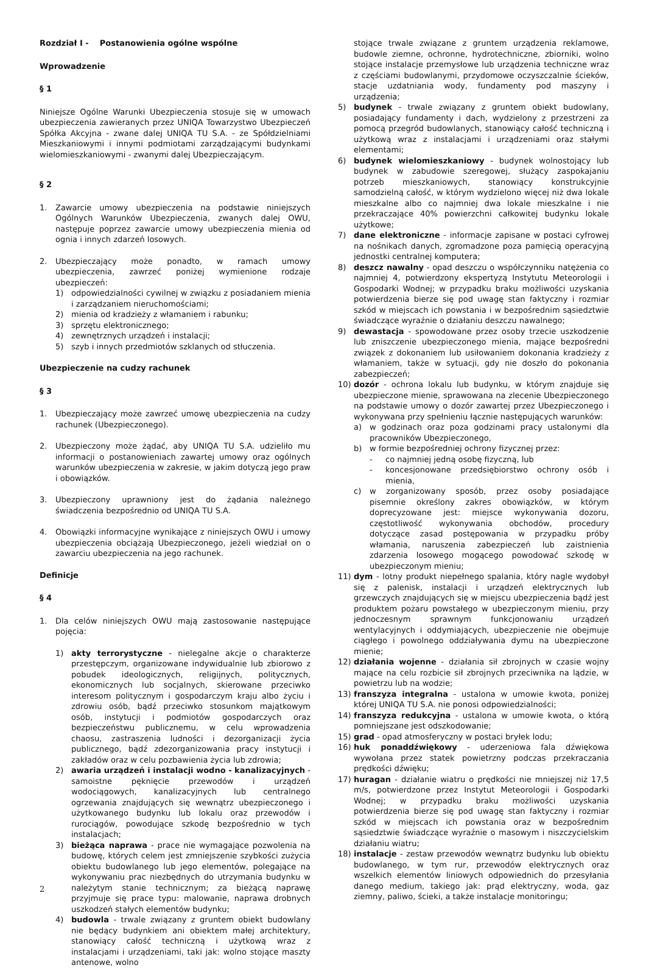Rozdział I - Postanowienia ogólne wspólne
Wprowadzenie
§ 1
Niniejsze Ogólne Warunki Ubezpieczenia stosuje się w umowach ubezpieczenia zawieranych przez UNIQA Towarzystwo Ubezpieczeń Spółka Akcyjna - zwane dalej UNIQA TU S.A. - ze Spółdzielniami Mieszkaniowymi i innymi podmiotami zarządzającymi budynkami wielomieszkaniowymi - zwanymi dalej Ubezpieczającym.
§ 2
1. Zawarcie umowy ubezpieczenia na podstawie niniejszych Ogólnych Warunków Ubezpieczenia, zwanych dalej OWU, następuje poprzez zawarcie umowy ubezpieczenia mienia od ognia i innych zdarzeń losowych.
2. Ubezpieczający może ponadto, w ramach umowy ubezpieczenia, zawrzeć poniżej wymienione rodzaje ubezpieczeń:
1) odpowiedzialności cywilnej w związku z posiadaniem mienia i zarządzaniem nieruchomościami;
2) mienia od kradzieży z włamaniem i rabunku;
3) sprzętu elektronicznego;
4) zewnętrznych urządzeń i instalacji;
5) szyb i innych przedmiotów szklanych od stłuczenia.
Ubezpieczenie na cudzy rachunek
§ 3
1. Ubezpieczający może zawrzeć umowę ubezpieczenia na cudzy rachunek (Ubezpieczonego).
2. Ubezpieczony może żądać, aby UNIQA TU S.A. udzieliło mu informacji o postanowieniach zawartej umowy oraz ogólnych warunków ubezpieczenia w zakresie, w jakim dotyczą jego praw i obowiązków.
3. Ubezpieczony uprawniony jest do żądania należnego świadczenia bezpośrednio od UNIQA TU S.A.
4. Obowiązki informacyjne wynikające z niniejszych OWU i umowy ubezpieczenia obciążają Ubezpieczonego, jeżeli wiedział on o zawarciu ubezpieczenia na jego rachunek.
Definicje
§ 4
1. Dla celów niniejszych OWU mają zastosowanie następujące pojęcia:
1) akty terrorystyczne - nielegalne akcje o charakterze przestępczym, organizowane indywidualnie lub zbiorowo z pobudek ideologicznych, religijnych, politycznych, ekonomicznych lub socjalnych, skierowane przeciwko interesom politycznym i gospodarczym kraju albo życiu i zdrowiu osób, bądź przeciwko stosunkom majątkowym osób, instytucji i podmiotów gospodarczych oraz bezpieczeństwu publicznemu, w celu wprowadzenia chaosu, zastraszenia ludności i dezorganizacji życia publicznego, bądź zdezorganizowania pracy instytucji i zakładów oraz w celu pozbawienia życia lub zdrowia;
2) awaria urządzeń i instalacji wodno - kanalizacyjnych - samoistne pęknięcie przewodów i urządzeń wodociągowych, kanalizacyjnych lub centralnego ogrzewania znajdujących się wewnątrz ubezpieczonego i użytkowanego budynku lub lokalu oraz przewodów i rurociągów, powodujące szkodę bezpośrednio w tych instalacjach;
3) bieżąca naprawa - prace nie wymagające pozwolenia na budowę, których celem jest zmniejszenie szybkości zużycia obiektu budowlanego lub jego elementów, polegające na wykonywaniu prac niezbędnych do utrzymania budynku w należytym stanie technicznym; za bieżącą naprawę przyjmuje się prace typu: malowanie, naprawa drobnych uszkodzeń stałych elementów budynku;
4) budowla - trwale związany z gruntem obiekt budowlany nie będący budynkiem ani obiektem małej architektury, stanowiący całość techniczną i użytkową wraz z instalacjami i urządzeniami, taki jak: wolno stojące maszty antenowe, wolno
stojące trwale związane z gruntem urządzenia reklamowe, budowle ziemne, ochronne, hydrotechniczne, zbiorniki, wolno stojące instalacje przemysłowe lub urządzenia techniczne wraz z częściami budowlanymi, przydomowe oczyszczalnie ścieków, stacje uzdatniania wody, fundamenty pod maszyny i urządzenia;
5) budynek - trwale związany z gruntem obiekt budowlany, posiadający fundamenty i dach, wydzielony z przestrzeni za pomocą przegród budowlanych, stanowiący całość techniczną i użytkową wraz z instalacjami i urządzeniami oraz stałymi elementami;
6) budynek wielomieszkaniowy - budynek wolnostojący lub budynek w zabudowie szeregowej, służący zaspokajaniu potrzeb mieszkaniowych, stanowiący konstrukcyjnie samodzielną całość, w którym wydzielono więcej niż dwa lokale mieszkalne albo co najmniej dwa lokale mieszkalne i nie przekraczające 40% powierzchni całkowitej budynku lokale użytkowe;
7) dane elektroniczne - informacje zapisane w postaci cyfrowej na nośnikach danych, zgromadzone poza pamięcią operacyjną jednostki centralnej komputera;
8) deszcz nawalny - opad deszczu o współczynniku natężenia co najmniej 4, potwierdzony ekspertyzą Instytutu Meteorologii i Gospodarki Wodnej; w przypadku braku możliwości uzyskania potwierdzenia bierze się pod uwagę stan faktyczny i rozmiar szkód w miejscach ich powstania i w bezpośrednim sąsiedztwie świadczące wyraźnie o działaniu deszczu nawalnego;
9) dewastacja - spowodowane przez osoby trzecie uszkodzenie lub zniszczenie ubezpieczonego mienia, mające bezpośredni związek z dokonaniem lub usiłowaniem dokonania kradzieży z włamaniem, także w sytuacji, gdy nie doszło do pokonania zabezpieczeń;
10) dozór - ochrona lokalu lub budynku, w którym znajduje się ubezpieczone mienie, sprawowana na zlecenie Ubezpieczonego na podstawie umowy o dozór zawartej przez Ubezpieczonego i wykonywana przy spełnieniu łącznie następujących warunków:
a) w godzinach oraz poza godzinami pracy ustalonymi dla pracowników Ubezpieczonego,
b) w formie bezpośredniej ochrony fizycznej przez:
- co najmniej jedną osobę fizyczną, lub
- koncesjonowane przedsiębiorstwo ochrony osób i mienia,
c) w zorganizowany sposób, przez osoby posiadające pisemnie określony zakres obowiązków, w którym doprecyzowane jest: miejsce wykonywania dozoru, częstotliwość wykonywania obchodów, procedury dotyczące zasad postępowania w przypadku próby włamania, naruszenia zabezpieczeń lub zaistnienia zdarzenia losowego mogącego powodować szkodę w ubezpieczonym mieniu;
11) dym - lotny produkt niepełnego spalania, który nagle wydobył się z palenisk, instalacji i urządzeń elektrycznych lub grzewczych znajdujących się w miejscu ubezpieczenia bądź jest produktem pożaru powstałego w ubezpieczonym mieniu, przy jednoczesnym sprawnym funkcjonowaniu urządzeń wentylacyjnych i oddymiających, ubezpieczenie nie obejmuje ciągłego i powolnego oddziaływania dymu na ubezpieczone mienie;
12) działania wojenne - działania sił zbrojnych w czasie wojny mające na celu rozbicie sił zbrojnych przeciwnika na lądzie, w powietrzu lub na wodzie;
13) franszyza integralna - ustalona w umowie kwota, poniżej której UNIQA TU S.A. nie ponosi odpowiedzialności;
14) franszyza redukcyjna - ustalona w umowie kwota, o którą pomniejszane jest odszkodowanie;
15) grad - opad atmosferyczny w postaci bryłek lodu;
16) huk ponaddźwiękowy - uderzeniowa fala dźwiękowa wywołana przez statek powietrzny podczas przekraczania prędkości dźwięku;
17) huragan - działanie wiatru o prędkości nie mniejszej niż 17,5 m/s, potwierdzone przez Instytut Meteorologii i Gospodarki Wodnej; w przypadku braku możliwości uzyskania potwierdzenia bierze się pod uwagę stan faktyczny i rozmiar szkód w miejscach ich powstania oraz w bezpośrednim sąsiedztwie świadczące wyraźnie o masowym i niszczycielskim działaniu wiatru;
18) instalacje - zestaw przewodów wewnątrz budynku lub obiektu budowlanego, w tym rur, przewodów elektrycznych oraz wszelkich elementów liniowych odpowiednich do przesyłania danego medium, takiego jak: prąd elektryczny, woda, gaz ziemny, paliwo, ścieki, a także instalacje monitoringu;
2